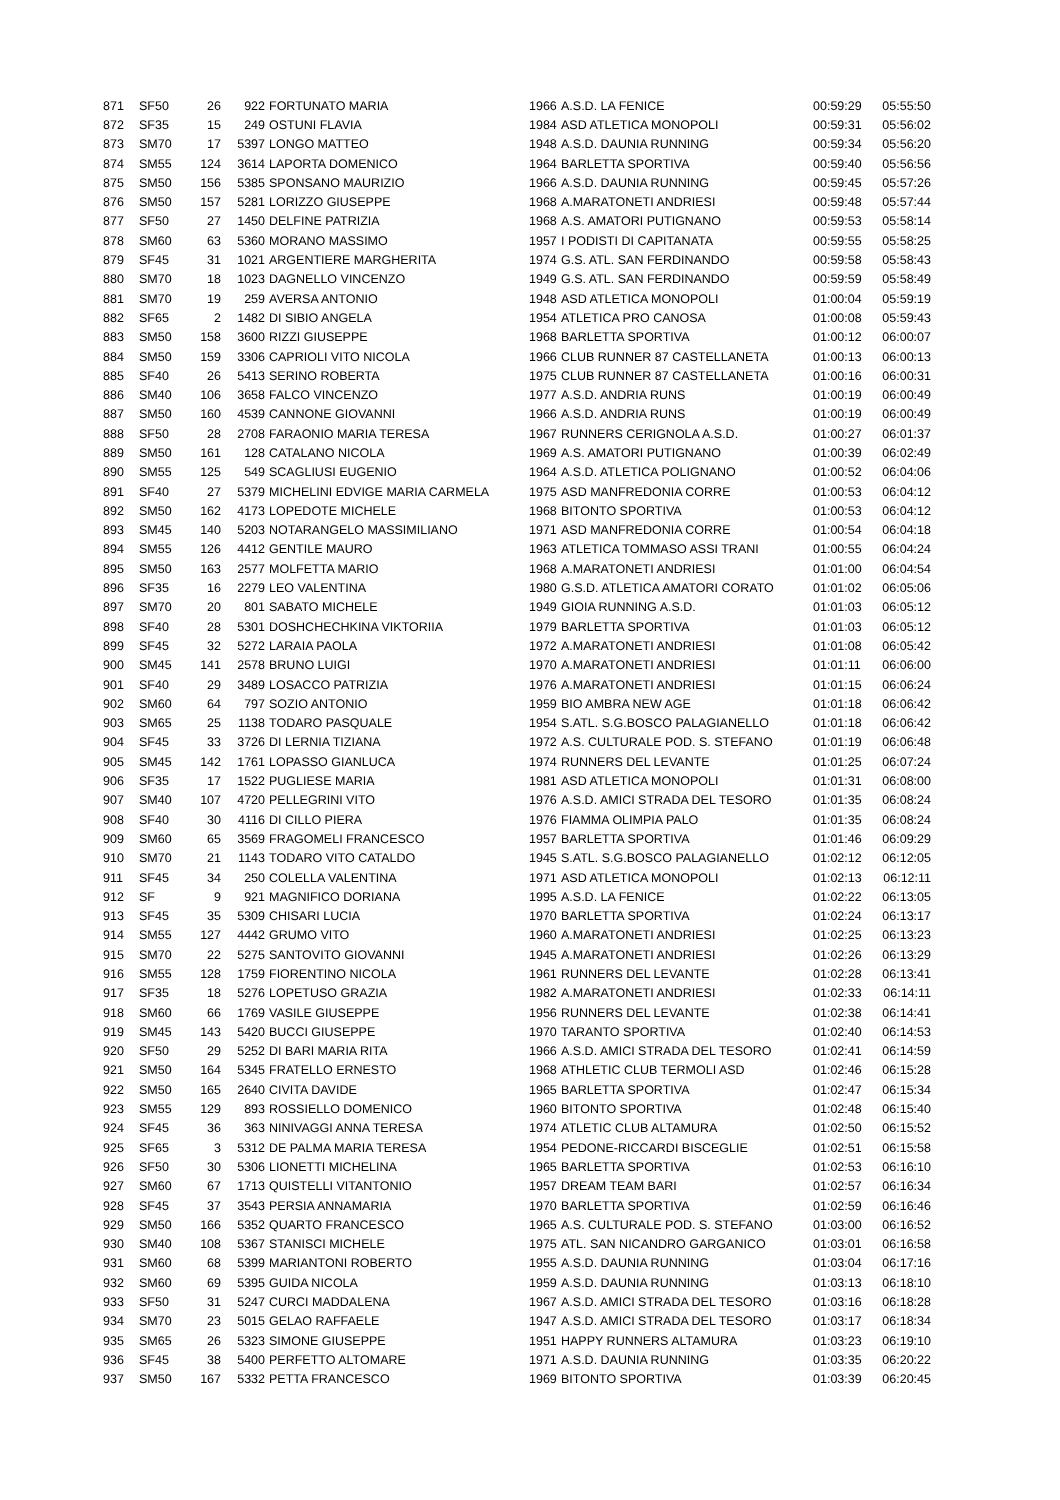| 871 | SF50 | 26 | 922 | FORTUNATO MARIA | 1966 | A.S.D. LA FENICE | 00:59:29 | 05:55:50 |
| 872 | SF35 | 15 | 249 | OSTUNI FLAVIA | 1984 | ASD ATLETICA MONOPOLI | 00:59:31 | 05:56:02 |
| 873 | SM70 | 17 | 5397 | LONGO MATTEO | 1948 | A.S.D. DAUNIA RUNNING | 00:59:34 | 05:56:20 |
| 874 | SM55 | 124 | 3614 | LAPORTA DOMENICO | 1964 | BARLETTA SPORTIVA | 00:59:40 | 05:56:56 |
| 875 | SM50 | 156 | 5385 | SPONSANO MAURIZIO | 1966 | A.S.D. DAUNIA RUNNING | 00:59:45 | 05:57:26 |
| 876 | SM50 | 157 | 5281 | LORIZZO GIUSEPPE | 1968 | A.MARATONETI ANDRIESI | 00:59:48 | 05:57:44 |
| 877 | SF50 | 27 | 1450 | DELFINE PATRIZIA | 1968 | A.S. AMATORI PUTIGNANO | 00:59:53 | 05:58:14 |
| 878 | SM60 | 63 | 5360 | MORANO MASSIMO | 1957 | I PODISTI DI CAPITANATA | 00:59:55 | 05:58:25 |
| 879 | SF45 | 31 | 1021 | ARGENTIERE MARGHERITA | 1974 | G.S. ATL. SAN FERDINANDO | 00:59:58 | 05:58:43 |
| 880 | SM70 | 18 | 1023 | DAGNELLO VINCENZO | 1949 | G.S. ATL. SAN FERDINANDO | 00:59:59 | 05:58:49 |
| 881 | SM70 | 19 | 259 | AVERSA ANTONIO | 1948 | ASD ATLETICA MONOPOLI | 01:00:04 | 05:59:19 |
| 882 | SF65 | 2 | 1482 | DI SIBIO ANGELA | 1954 | ATLETICA PRO CANOSA | 01:00:08 | 05:59:43 |
| 883 | SM50 | 158 | 3600 | RIZZI GIUSEPPE | 1968 | BARLETTA SPORTIVA | 01:00:12 | 06:00:07 |
| 884 | SM50 | 159 | 3306 | CAPRIOLI VITO NICOLA | 1966 | CLUB RUNNER 87 CASTELLANETA | 01:00:13 | 06:00:13 |
| 885 | SF40 | 26 | 5413 | SERINO ROBERTA | 1975 | CLUB RUNNER 87 CASTELLANETA | 01:00:16 | 06:00:31 |
| 886 | SM40 | 106 | 3658 | FALCO VINCENZO | 1977 | A.S.D. ANDRIA RUNS | 01:00:19 | 06:00:49 |
| 887 | SM50 | 160 | 4539 | CANNONE GIOVANNI | 1966 | A.S.D. ANDRIA RUNS | 01:00:19 | 06:00:49 |
| 888 | SF50 | 28 | 2708 | FARAONIO MARIA TERESA | 1967 | RUNNERS CERIGNOLA A.S.D. | 01:00:27 | 06:01:37 |
| 889 | SM50 | 161 | 128 | CATALANO NICOLA | 1969 | A.S. AMATORI PUTIGNANO | 01:00:39 | 06:02:49 |
| 890 | SM55 | 125 | 549 | SCAGLIUSI EUGENIO | 1964 | A.S.D. ATLETICA POLIGNANO | 01:00:52 | 06:04:06 |
| 891 | SF40 | 27 | 5379 | MICHELINI EDVIGE MARIA CARMELA | 1975 | ASD MANFREDONIA CORRE | 01:00:53 | 06:04:12 |
| 892 | SM50 | 162 | 4173 | LOPEDOTE MICHELE | 1968 | BITONTO SPORTIVA | 01:00:53 | 06:04:12 |
| 893 | SM45 | 140 | 5203 | NOTARANGELO MASSIMILIANO | 1971 | ASD MANFREDONIA CORRE | 01:00:54 | 06:04:18 |
| 894 | SM55 | 126 | 4412 | GENTILE MAURO | 1963 | ATLETICA TOMMASO ASSI TRANI | 01:00:55 | 06:04:24 |
| 895 | SM50 | 163 | 2577 | MOLFETTA MARIO | 1968 | A.MARATONETI ANDRIESI | 01:01:00 | 06:04:54 |
| 896 | SF35 | 16 | 2279 | LEO VALENTINA | 1980 | G.S.D. ATLETICA AMATORI CORATO | 01:01:02 | 06:05:06 |
| 897 | SM70 | 20 | 801 | SABATO MICHELE | 1949 | GIOIA RUNNING A.S.D. | 01:01:03 | 06:05:12 |
| 898 | SF40 | 28 | 5301 | DOSHCHECHKINA VIKTORIIA | 1979 | BARLETTA SPORTIVA | 01:01:03 | 06:05:12 |
| 899 | SF45 | 32 | 5272 | LARAIA PAOLA | 1972 | A.MARATONETI ANDRIESI | 01:01:08 | 06:05:42 |
| 900 | SM45 | 141 | 2578 | BRUNO LUIGI | 1970 | A.MARATONETI ANDRIESI | 01:01:11 | 06:06:00 |
| 901 | SF40 | 29 | 3489 | LOSACCO PATRIZIA | 1976 | A.MARATONETI ANDRIESI | 01:01:15 | 06:06:24 |
| 902 | SM60 | 64 | 797 | SOZIO ANTONIO | 1959 | BIO AMBRA NEW AGE | 01:01:18 | 06:06:42 |
| 903 | SM65 | 25 | 1138 | TODARO PASQUALE | 1954 | S.ATL. S.G.BOSCO PALAGIANELLO | 01:01:18 | 06:06:42 |
| 904 | SF45 | 33 | 3726 | DI LERNIA TIZIANA | 1972 | A.S. CULTURALE POD. S. STEFANO | 01:01:19 | 06:06:48 |
| 905 | SM45 | 142 | 1761 | LOPASSO GIANLUCA | 1974 | RUNNERS DEL LEVANTE | 01:01:25 | 06:07:24 |
| 906 | SF35 | 17 | 1522 | PUGLIESE MARIA | 1981 | ASD ATLETICA MONOPOLI | 01:01:31 | 06:08:00 |
| 907 | SM40 | 107 | 4720 | PELLEGRINI VITO | 1976 | A.S.D. AMICI STRADA DEL TESORO | 01:01:35 | 06:08:24 |
| 908 | SF40 | 30 | 4116 | DI CILLO PIERA | 1976 | FIAMMA OLIMPIA PALO | 01:01:35 | 06:08:24 |
| 909 | SM60 | 65 | 3569 | FRAGOMELI FRANCESCO | 1957 | BARLETTA SPORTIVA | 01:01:46 | 06:09:29 |
| 910 | SM70 | 21 | 1143 | TODARO VITO CATALDO | 1945 | S.ATL. S.G.BOSCO PALAGIANELLO | 01:02:12 | 06:12:05 |
| 911 | SF45 | 34 | 250 | COLELLA VALENTINA | 1971 | ASD ATLETICA MONOPOLI | 01:02:13 | 06:12:11 |
| 912 | SF | 9 | 921 | MAGNIFICO DORIANA | 1995 | A.S.D. LA FENICE | 01:02:22 | 06:13:05 |
| 913 | SF45 | 35 | 5309 | CHISARI LUCIA | 1970 | BARLETTA SPORTIVA | 01:02:24 | 06:13:17 |
| 914 | SM55 | 127 | 4442 | GRUMO VITO | 1960 | A.MARATONETI ANDRIESI | 01:02:25 | 06:13:23 |
| 915 | SM70 | 22 | 5275 | SANTOVITO GIOVANNI | 1945 | A.MARATONETI ANDRIESI | 01:02:26 | 06:13:29 |
| 916 | SM55 | 128 | 1759 | FIORENTINO NICOLA | 1961 | RUNNERS DEL LEVANTE | 01:02:28 | 06:13:41 |
| 917 | SF35 | 18 | 5276 | LOPETUSO GRAZIA | 1982 | A.MARATONETI ANDRIESI | 01:02:33 | 06:14:11 |
| 918 | SM60 | 66 | 1769 | VASILE GIUSEPPE | 1956 | RUNNERS DEL LEVANTE | 01:02:38 | 06:14:41 |
| 919 | SM45 | 143 | 5420 | BUCCI GIUSEPPE | 1970 | TARANTO SPORTIVA | 01:02:40 | 06:14:53 |
| 920 | SF50 | 29 | 5252 | DI BARI MARIA RITA | 1966 | A.S.D. AMICI STRADA DEL TESORO | 01:02:41 | 06:14:59 |
| 921 | SM50 | 164 | 5345 | FRATELLO ERNESTO | 1968 | ATHLETIC CLUB TERMOLI ASD | 01:02:46 | 06:15:28 |
| 922 | SM50 | 165 | 2640 | CIVITA DAVIDE | 1965 | BARLETTA SPORTIVA | 01:02:47 | 06:15:34 |
| 923 | SM55 | 129 | 893 | ROSSIELLO DOMENICO | 1960 | BITONTO SPORTIVA | 01:02:48 | 06:15:40 |
| 924 | SF45 | 36 | 363 | NINIVAGGI ANNA TERESA | 1974 | ATLETIC CLUB ALTAMURA | 01:02:50 | 06:15:52 |
| 925 | SF65 | 3 | 5312 | DE PALMA MARIA TERESA | 1954 | PEDONE-RICCARDI BISCEGLIE | 01:02:51 | 06:15:58 |
| 926 | SF50 | 30 | 5306 | LIONETTI MICHELINA | 1965 | BARLETTA SPORTIVA | 01:02:53 | 06:16:10 |
| 927 | SM60 | 67 | 1713 | QUISTELLI VITANTONIO | 1957 | DREAM TEAM BARI | 01:02:57 | 06:16:34 |
| 928 | SF45 | 37 | 3543 | PERSIA ANNAMARIA | 1970 | BARLETTA SPORTIVA | 01:02:59 | 06:16:46 |
| 929 | SM50 | 166 | 5352 | QUARTO FRANCESCO | 1965 | A.S. CULTURALE POD. S. STEFANO | 01:03:00 | 06:16:52 |
| 930 | SM40 | 108 | 5367 | STANISCI MICHELE | 1975 | ATL. SAN NICANDRO GARGANICO | 01:03:01 | 06:16:58 |
| 931 | SM60 | 68 | 5399 | MARIANTONI ROBERTO | 1955 | A.S.D. DAUNIA RUNNING | 01:03:04 | 06:17:16 |
| 932 | SM60 | 69 | 5395 | GUIDA NICOLA | 1959 | A.S.D. DAUNIA RUNNING | 01:03:13 | 06:18:10 |
| 933 | SF50 | 31 | 5247 | CURCI MADDALENA | 1967 | A.S.D. AMICI STRADA DEL TESORO | 01:03:16 | 06:18:28 |
| 934 | SM70 | 23 | 5015 | GELAO RAFFAELE | 1947 | A.S.D. AMICI STRADA DEL TESORO | 01:03:17 | 06:18:34 |
| 935 | SM65 | 26 | 5323 | SIMONE GIUSEPPE | 1951 | HAPPY RUNNERS ALTAMURA | 01:03:23 | 06:19:10 |
| 936 | SF45 | 38 | 5400 | PERFETTO ALTOMARE | 1971 | A.S.D. DAUNIA RUNNING | 01:03:35 | 06:20:22 |
| 937 | SM50 | 167 | 5332 | PETTA FRANCESCO | 1969 | BITONTO SPORTIVA | 01:03:39 | 06:20:45 |